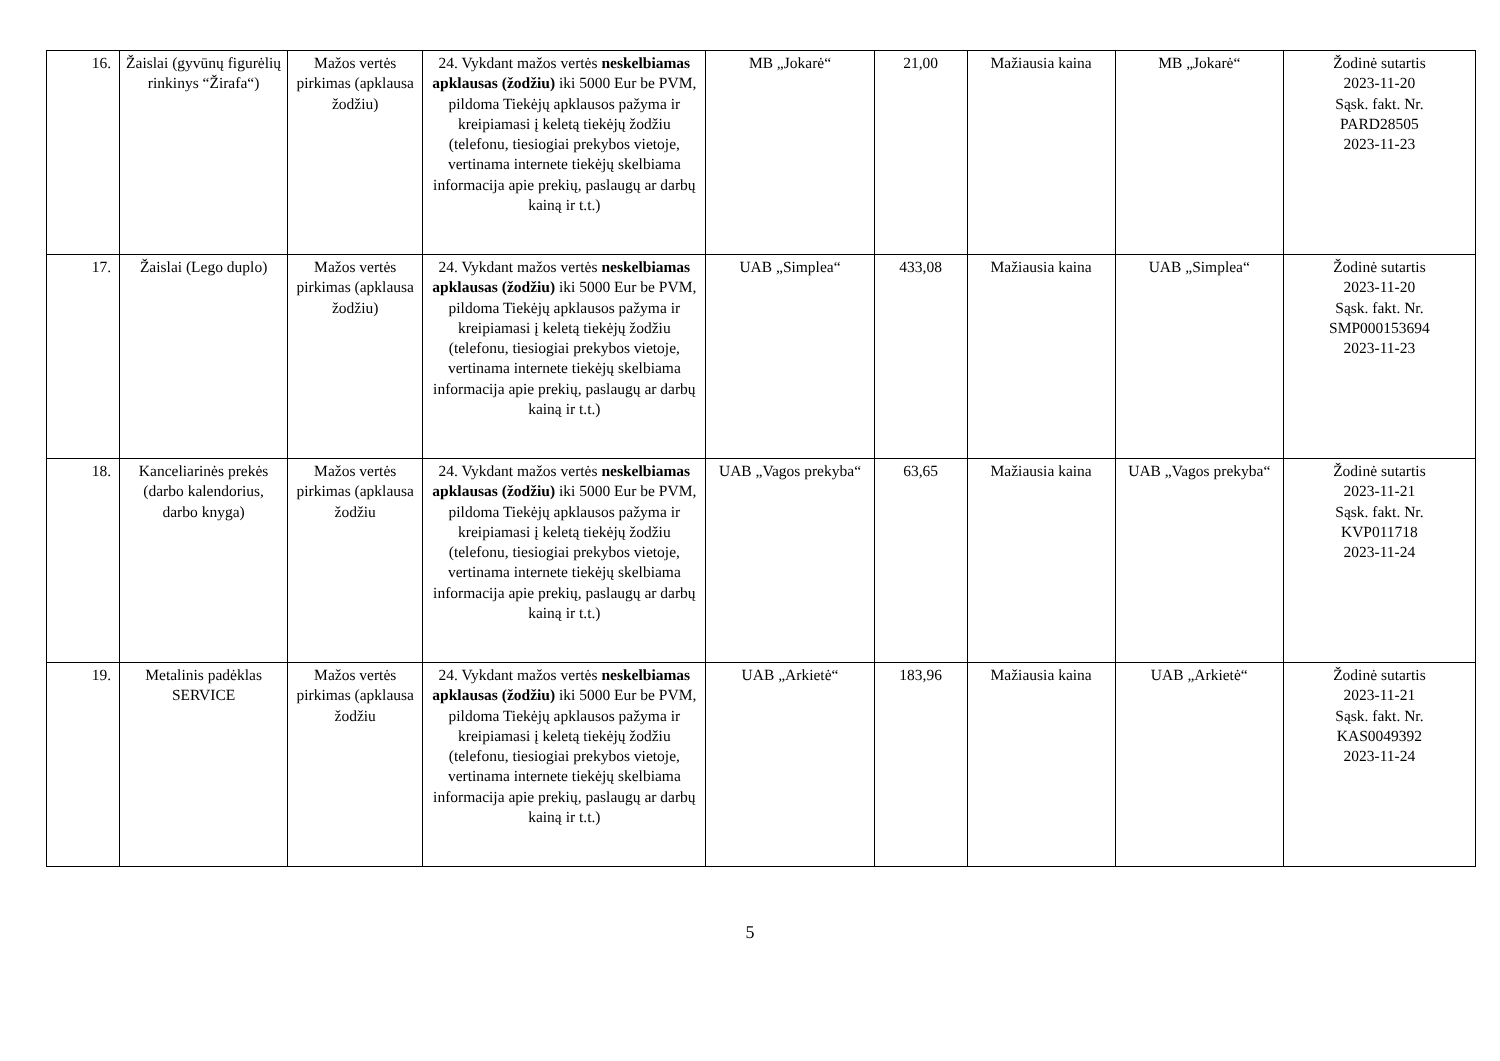| 16. | Žaislai (gyvūnų figurėlių rinkinys “Žirafa“) | Mažos vertės pirkimas (apklausa žodžiu) | 24. Vykdant mažos vertės neskelbiamas apklausas (žodžiu) iki 5000 Eur be PVM, pildoma Tiekėjų apklausos pažyma ir kreipiamasi į keletą tiekėjų žodžiu (telefonu, tiesiogiai prekybos vietoje, vertinama internete tiekėjų skelbiama informacija apie prekių, paslaugų ar darbų kainą ir t.t.) | MB „Jokarė“ | 21,00 | Mažiausia kaina | MB „Jokarė“ | Žodinė sutartis 2023-11-20 Sąsk. fakt. Nr. PARD28505 2023-11-23 |
| 17. | Žaislai (Lego duplo) | Mažos vertės pirkimas (apklausa žodžiu) | 24. Vykdant mažos vertės neskelbiamas apklausas (žodžiu) iki 5000 Eur be PVM, pildoma Tiekėjų apklausos pažyma ir kreipiamasi į keletą tiekėjų žodžiu (telefonu, tiesiogiai prekybos vietoje, vertinama internete tiekėjų skelbiama informacija apie prekių, paslaugų ar darbų kainą ir t.t.) | UAB „Simplea“ | 433,08 | Mažiausia kaina | UAB „Simplea“ | Žodinė sutartis 2023-11-20 Sąsk. fakt. Nr. SMP000153694 2023-11-23 |
| 18. | Kanceliarinės prekės (darbo kalendorius, darbo knyga) | Mažos vertės pirkimas (apklausa žodžiu | 24. Vykdant mažos vertės neskelbiamas apklausas (žodžiu) iki 5000 Eur be PVM, pildoma Tiekėjų apklausos pažyma ir kreipiamasi į keletą tiekėjų žodžiu (telefonu, tiesiogiai prekybos vietoje, vertinama internete tiekėjų skelbiama informacija apie prekių, paslaugų ar darbų kainą ir t.t.) | UAB „Vagos prekyba“ | 63,65 | Mažiausia kaina | UAB „Vagos prekyba“ | Žodinė sutartis 2023-11-21 Sąsk. fakt. Nr. KVP011718 2023-11-24 |
| 19. | Metalinis padėklas SERVICE | Mažos vertės pirkimas (apklausa žodžiu | 24. Vykdant mažos vertės neskelbiamas apklausas (žodžiu) iki 5000 Eur be PVM, pildoma Tiekėjų apklausos pažyma ir kreipiamasi į keletą tiekėjų žodžiu (telefonu, tiesiogiai prekybos vietoje, vertinama internete tiekėjų skelbiama informacija apie prekių, paslaugų ar darbų kainą ir t.t.) | UAB „Arkietė“ | 183,96 | Mažiausia kaina | UAB „Arkietė“ | Žodinė sutartis 2023-11-21 Sąsk. fakt. Nr. KAS0049392 2023-11-24 |
5